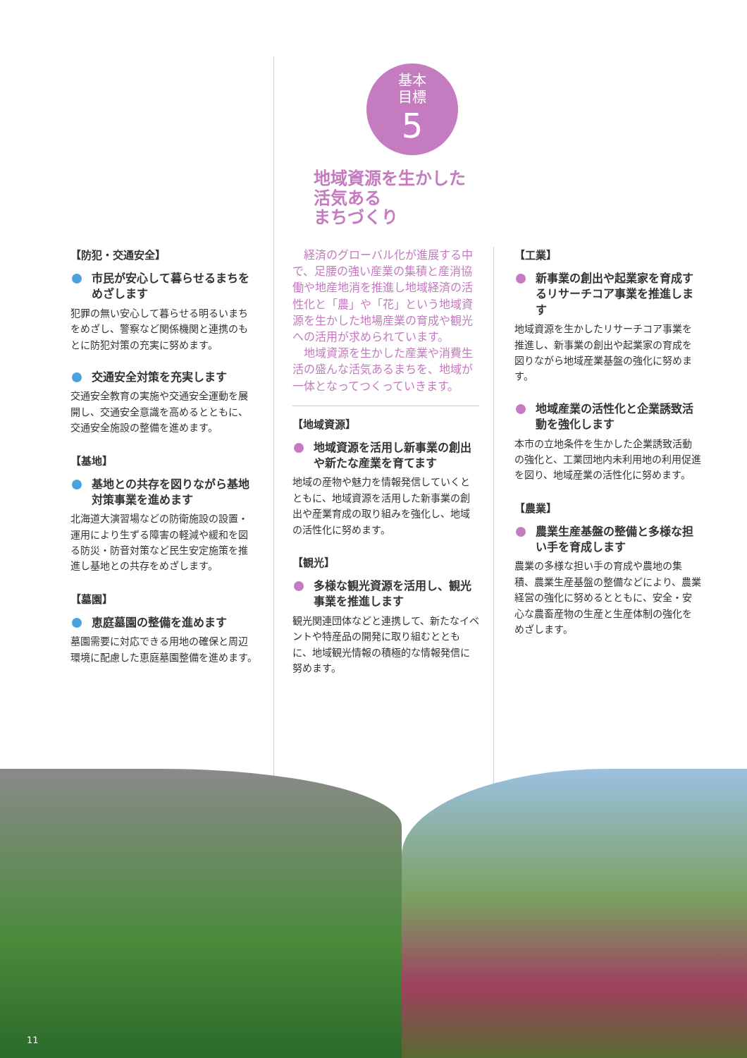基本
目標
5
地域資源を生かした
活気ある
まちづくり
【防犯・交通安全】
市民が安心して暮らせるまちをめざします
犯罪の無い安心して暮らせる明るいまちをめざし、警察など関係機関と連携のもとに防犯対策の充実に努めます。
交通安全対策を充実します
交通安全教育の実施や交通安全運動を展開し、交通安全意識を高めるとともに、交通安全施設の整備を進めます。
【基地】
基地との共存を図りながら基地対策事業を進めます
北海道大演習場などの防衛施設の設置・運用により生ずる障害の軽減や緩和を図る防災・防音対策など民生安定施策を推進し基地との共存をめざします。
【墓園】
恵庭墓園の整備を進めます
墓園需要に対応できる用地の確保と周辺環境に配慮した恵庭墓園整備を進めます。
　経済のグローバル化が進展する中で、足腰の強い産業の集積と産消協働や地産地消を推進し地域経済の活性化と「農」や「花」という地域資源を生かした地場産業の育成や観光への活用が求められています。
　地域資源を生かした産業や消費生活の盛んな活気あるまちを、地域が一体となってつくっていきます。
【地域資源】
地域資源を活用し新事業の創出や新たな産業を育てます
地域の産物や魅力を情報発信していくとともに、地域資源を活用した新事業の創出や産業育成の取り組みを強化し、地域の活性化に努めます。
【観光】
多様な観光資源を活用し、観光事業を推進します
観光関連団体などと連携して、新たなイベントや特産品の開発に取り組むとともに、地域観光情報の積極的な情報発信に努めます。
【工業】
新事業の創出や起業家を育成するリサーチコア事業を推進します
地域資源を生かしたリサーチコア事業を推進し、新事業の創出や起業家の育成を図りながら地域産業基盤の強化に努めます。
地域産業の活性化と企業誘致活動を強化します
本市の立地条件を生かした企業誘致活動の強化と、工業団地内未利用地の利用促進を図り、地域産業の活性化に努めます。
【農業】
農業生産基盤の整備と多様な担い手を育成します
農業の多様な担い手の育成や農地の集積、農業生産基盤の整備などにより、農業経営の強化に努めるとともに、安全・安心な農畜産物の生産と生産体制の強化をめざします。
11